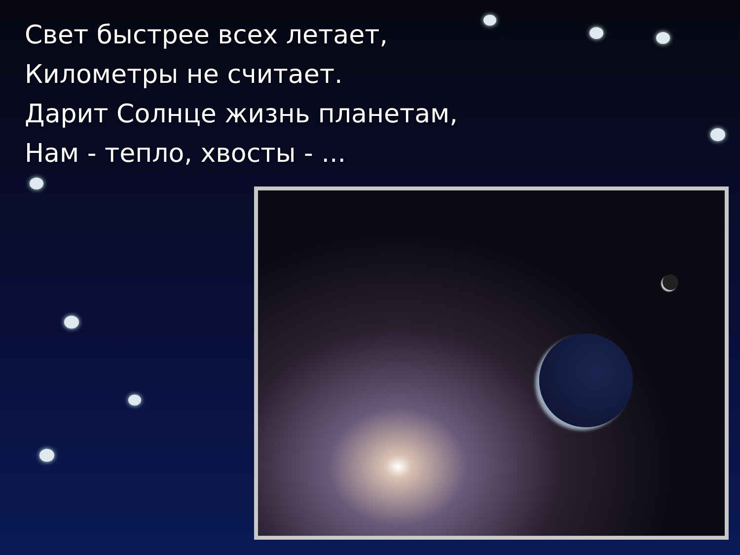Свет быстрее всех летает,
Километры не считает.
Дарит Солнце жизнь планетам,
Нам - тепло, хвосты - ...